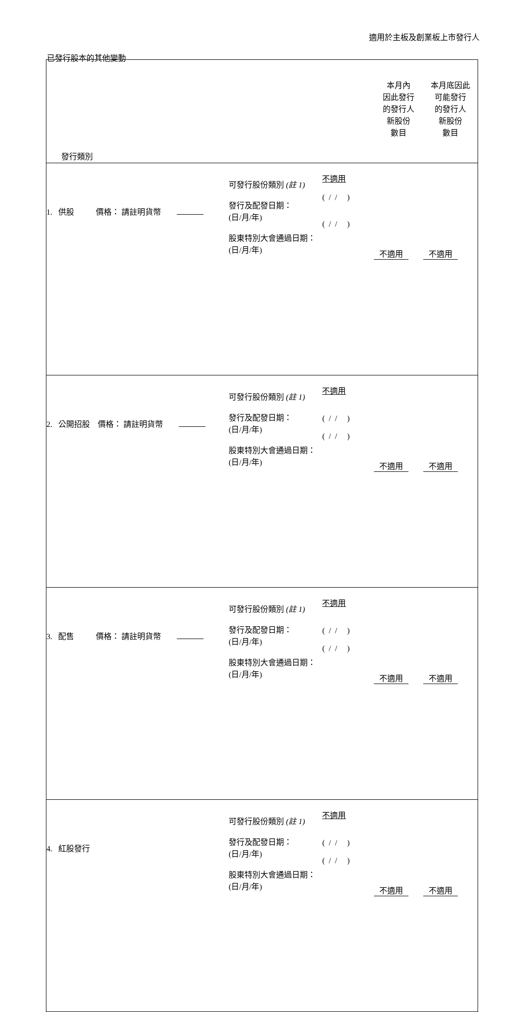適用於主板及創業板上市發行人
已發行股本的其他變動
| 發行類別 | | | | 本月內 因此發行 的發行人 新股份 數目 | 本月底因此 可能發行 的發行人 新股份 數目 |
| 1. 供股 價格： 請註明貨幣 | 可發行股份類別 (註 1) 發行及配發日期： (日/月/年) 股東特別大會通過日期： (日/月/年) | 不適用 ( / / ) ( / / ) | | 不適用 | 不適用 |
| 2. 公開招股 價格： 請註明貨幣 | 可發行股份類別 (註 1) 發行及配發日期： (日/月/年) 股東特別大會通過日期： (日/月/年) | 不適用 ( / / ) ( / / ) | | 不適用 | 不適用 |
| 3. 配售 價格： 請註明貨幣 | 可發行股份類別 (註 1) 發行及配發日期： (日/月/年) 股東特別大會通過日期： (日/月/年) | 不適用 ( / / ) ( / / ) | | 不適用 | 不適用 |
| 4. 紅股發行 | 可發行股份類別 (註 1) 發行及配發日期： (日/月/年) 股東特別大會通過日期： (日/月/年) | 不適用 ( / / ) ( / / ) | | 不適用 | 不適用 |